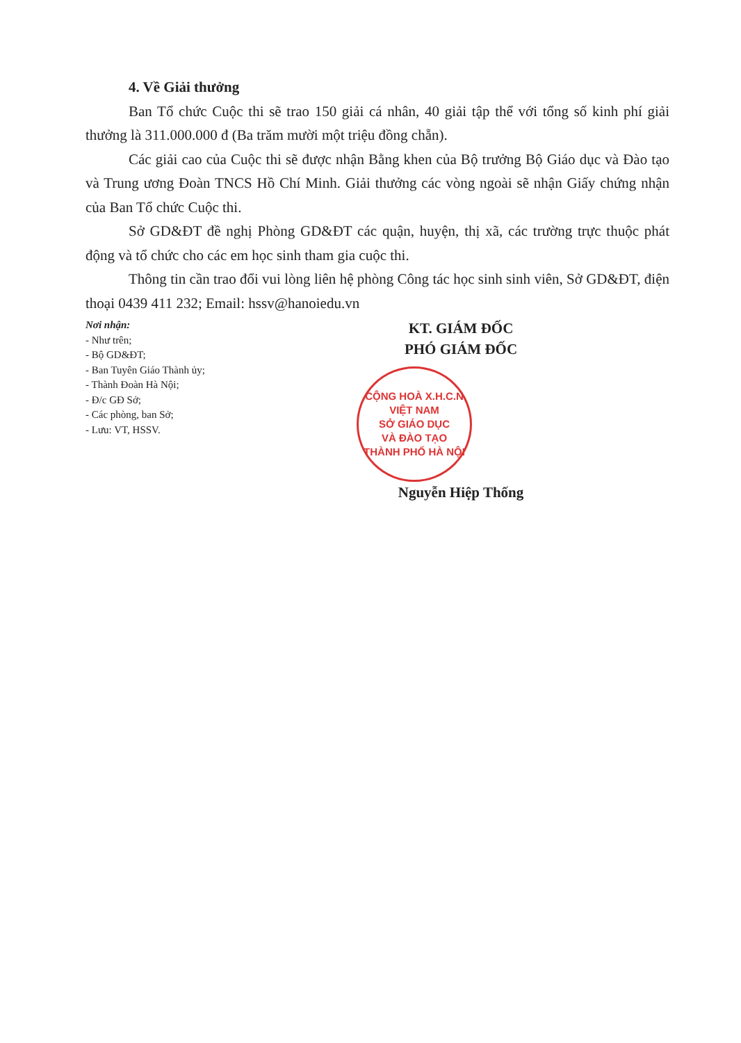4. Về Giải thưởng
Ban Tổ chức Cuộc thi sẽ trao 150 giải cá nhân, 40 giải tập thể với tổng số kinh phí giải thưởng là 311.000.000 đ (Ba trăm mười một triệu đồng chẵn).
Các giải cao của Cuộc thi sẽ được nhận Bằng khen của Bộ trưởng Bộ Giáo dục và Đào tạo và Trung ương Đoàn TNCS Hồ Chí Minh. Giải thưởng các vòng ngoài sẽ nhận Giấy chứng nhận của Ban Tổ chức Cuộc thi.
Sở GD&ĐT đề nghị Phòng GD&ĐT các quận, huyện, thị xã, các trường trực thuộc phát động và tổ chức cho các em học sinh tham gia cuộc thi.
Thông tin cần trao đổi vui lòng liên hệ phòng Công tác học sinh sinh viên, Sở GD&ĐT, điện thoại 0439 411 232; Email: hssv@hanoiedu.vn
Nơi nhận:
- Như trên;
- Bộ GD&ĐT;
- Ban Tuyên Giáo Thành ủy;
- Thành Đoàn Hà Nội;
- Đ/c GĐ Sở;
- Các phòng, ban Sở;
- Lưu: VT, HSSV.
KT. GIÁM ĐỐC
PHÓ GIÁM ĐỐC
CỘNG HOÀ X.H.C.N VIỆT NAM
SỞ GIÁO DỤC
VÀ ĐÀO TẠO
THÀNH PHỐ HÀ NỘI
Nguyễn Hiệp Thống